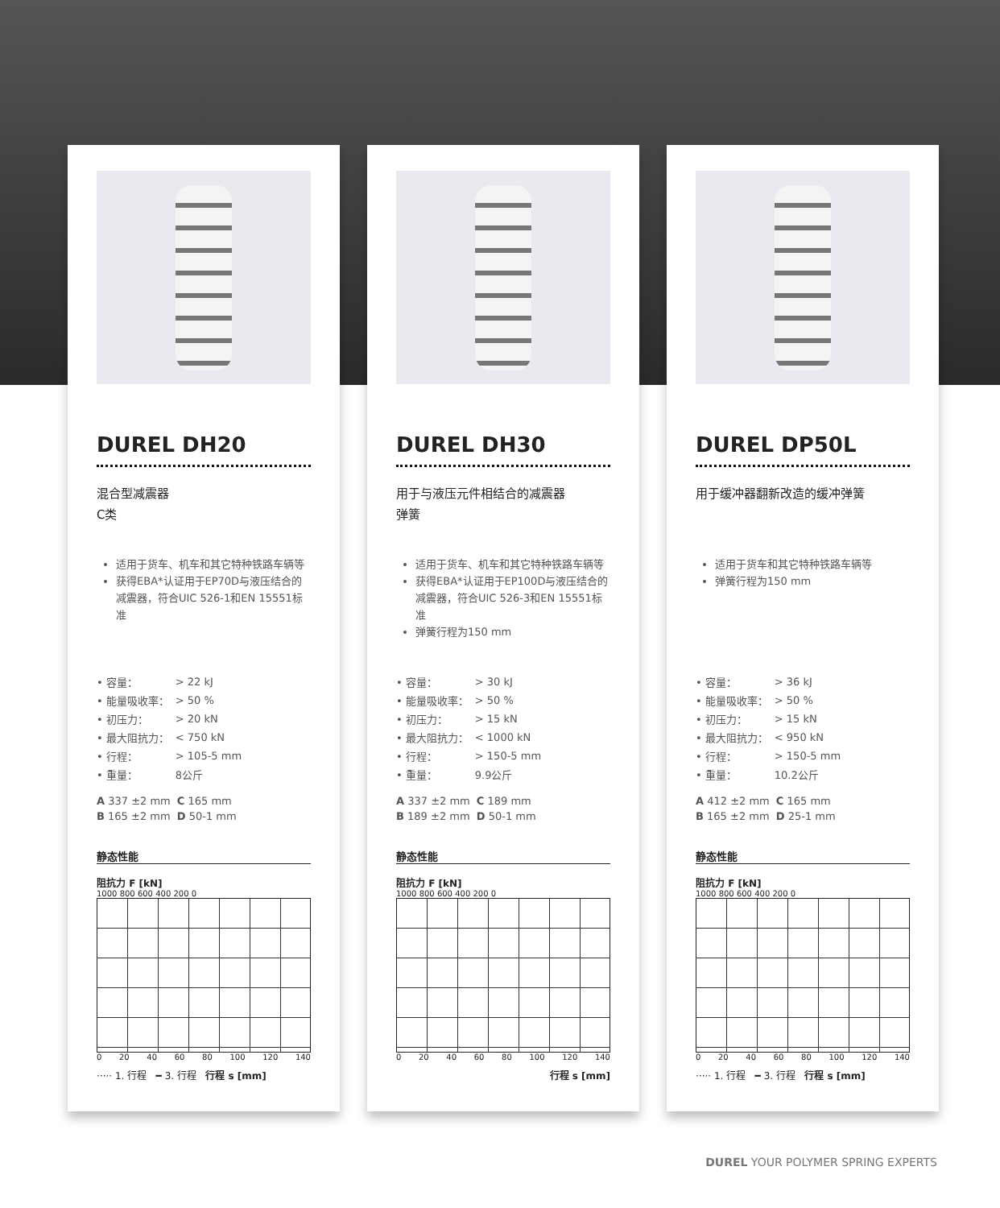DUREL DH20
混合型减震器
C类
适用于货车、机车和其它特种铁路车辆等
获得EBA*认证用于EP70D与液压结合的减震器，符合UIC 526-1和EN 15551标准
| • 容量： | > 22 kJ |
| • 能量吸收率： | > 50 % |
| • 初压力： | > 20 kN |
| • 最大阻抗力： | < 750 kN |
| • 行程： | > 105-5 mm |
| • 重量： | 8公斤 |
| A 337 ±2 mm | C 165 mm |
| B 165 ±2 mm | D 50-1 mm |
静态性能
阻抗力 F [kN]
1000 800 600 400 200 0
0 20 40 60 80 100 120 140
····· 1. 行程 ━ 3. 行程 行程 s [mm]
DUREL DH30
用于与液压元件相结合的减震器
弹簧
适用于货车、机车和其它特种铁路车辆等
获得EBA*认证用于EP100D与液压结合的减震器，符合UIC 526-3和EN 15551标准
弹簧行程为150 mm
| • 容量： | > 30 kJ |
| • 能量吸收率： | > 50 % |
| • 初压力： | > 15 kN |
| • 最大阻抗力： | < 1000 kN |
| • 行程： | > 150-5 mm |
| • 重量： | 9.9公斤 |
| A 337 ±2 mm | C 189 mm |
| B 189 ±2 mm | D 50-1 mm |
静态性能
阻抗力 F [kN]
1000 800 600 400 200 0
0 20 40 60 80 100 120 140
行程 s [mm]
DUREL DP50L
用于缓冲器翻新改造的缓冲弹簧
适用于货车和其它特种铁路车辆等
弹簧行程为150 mm
| • 容量： | > 36 kJ |
| • 能量吸收率： | > 50 % |
| • 初压力： | > 15 kN |
| • 最大阻抗力： | < 950 kN |
| • 行程： | > 150-5 mm |
| • 重量： | 10.2公斤 |
| A 412 ±2 mm | C 165 mm |
| B 165 ±2 mm | D 25-1 mm |
静态性能
阻抗力 F [kN]
1000 800 600 400 200 0
0 20 40 60 80 100 120 140
····· 1. 行程 ━ 3. 行程 行程 s [mm]
DUREL YOUR POLYMER SPRING EXPERTS